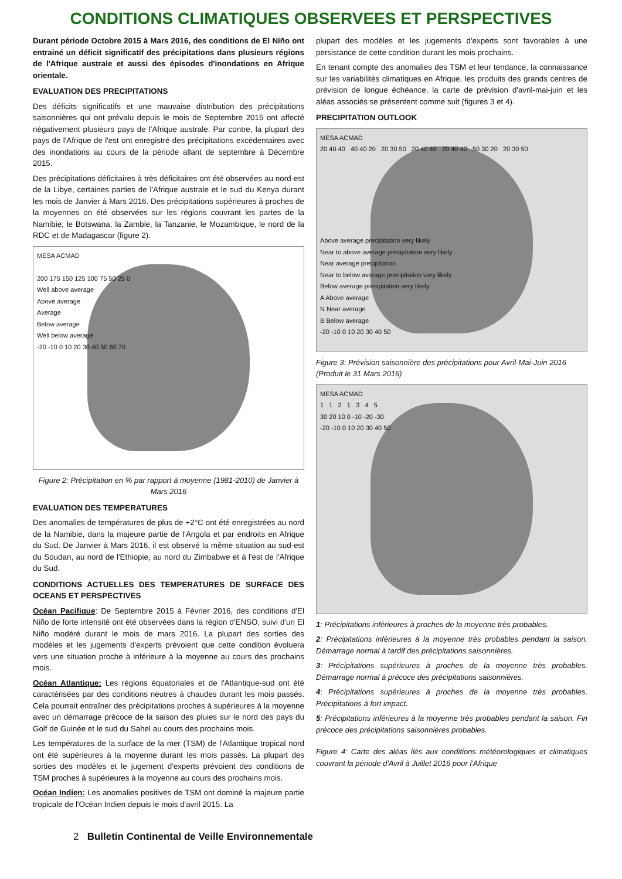CONDITIONS CLIMATIQUES OBSERVEES ET PERSPECTIVES
Durant période Octobre 2015 à Mars 2016, des conditions de El Niño ont entrainé un déficit significatif des précipitations dans plusieurs régions de l'Afrique australe et aussi des épisodes d'inondations en Afrique orientale.
EVALUATION DES PRECIPITATIONS
Des déficits significatifs et une mauvaise distribution des précipitations saisonnières qui ont prévalu depuis le mois de Septembre 2015 ont affecté négativement plusieurs pays de l'Afrique australe. Par contre, la plupart des pays de l'Afrique de l'est ont enregistré des précipitations excédentaires avec des inondations au cours de la période allant de septembre à Décembre 2015.
Des précipitations déficitaires à très déficitaires ont été observées au nord-est de la Libye, certaines parties de l'Afrique australe et le sud du Kenya durant les mois de Janvier à Mars 2016. Des précipitations supérieures à proches de la moyennes on été observées sur les régions couvrant les partes de la Namibie, le Botswana, la Zambie, la Tanzanie, le Mozambique, le nord de la RDC et de Madagascar (figure 2).
MESA ACMAD
200 175 150 125 100 75 50 25 0
Well above average
Above average
Average
Below average
Well below average
-20 -10 0 10 20 30 40 50 60 70
Figure 2: Précipitation en % par rapport à moyenne (1981-2010) de Janvier à Mars 2016
EVALUATION DES TEMPERATURES
Des anomalies de températures de plus de +2°C ont été enregistrées au nord de la Namibie, dans la majeure partie de l'Angola et par endroits en Afrique du Sud. De Janvier à Mars 2016, il est observé la même situation au sud-est du Soudan, au nord de l'Ethiopie, au nord du Zimbabwe et à l'est de l'Afrique du Sud.
CONDITIONS ACTUELLES DES TEMPERATURES DE SURFACE DES OCEANS ET PERSPECTIVES
Océan Pacifique: De Septembre 2015 à Février 2016, des conditions d'El Niño de forte intensité ont été observées dans la région d'ENSO, suivi d'un El Niño modéré durant le mois de mars 2016. La plupart des sorties des modèles et les jugements d'experts prévoient que cette condition évoluera vers une situation proche à inférieure à la moyenne au cours des prochains mois.
Océan Atlantique: Les régions équatoriales et de l'Atlantique-sud ont été caractérisées par des conditions neutres à chaudes durant les mois passés. Cela pourrait entraîner des précipitations proches à supérieures à la moyenne avec un démarrage précoce de la saison des pluies sur le nord des pays du Golf de Guinée et le sud du Sahel au cours des prochains mois.
Les températures de la surface de la mer (TSM) de l'Atlantique tropical nord ont été supérieures à la moyenne durant les mois passés. La plupart des sorties des modèles et le jugement d'experts prévoient des conditions de TSM proches à supérieures à la moyenne au cours des prochains mois.
Océan Indien: Les anomalies positives de TSM ont dominé la majeure partie tropicale de l'Océan Indien depuis le mois d'avril 2015. La
plupart des modèles et les jugements d'experts sont favorables à une persistance de cette condition durant les mois prochains.
En tenant compte des anomalies des TSM et leur tendance, la connaissance sur les variabilités climatiques en Afrique, les produits des grands centres de prévision de longue échéance, la carte de prévision d'avril-mai-juin et les aléas associés se présentent comme suit (figures 3 et 4).
PRECIPITATION OUTLOOK
MESA ACMAD
20 40 40 40 40 20 20 30 50 20 40 40 20 40 40 50 30 20 20 30 50
Above average precipitation very likely
Near to above average precipitation very likely
Near average precipitation
Near to below average precipitation very likely
Below average precipitation very likely
A Above average
N Near average
B Below average
-20 -10 0 10 20 30 40 50
Figure 3: Prévision saisonnière des précipitations pour Avril-Mai-Juin 2016 (Produit le 31 Mars 2016)
MESA ACMAD
1 1 2 1 3 4 5
30 20 10 0 -10 -20 -30
-20 -10 0 10 20 30 40 50
1: Précipitations inférieures à proches de la moyenne très probables.
2: Précipitations inférieures à la moyenne très probables pendant la saison. Démarrage normal à tardif des précipitations saisonnières.
3: Précipitations supérieures à proches de la moyenne très probables. Démarrage normal à précoce des précipitations saisonnières.
4: Précipitations supérieures à proches de la moyenne très probables. Précipitations à fort impact.
5: Précipitations inférieures à la moyenne très probables pendant la saison. Fin précoce des précipitations saisonnières probables.
Figure 4: Carte des aléas liés aux conditions météorologiques et climatiques couvrant la période d'Avril à Juillet 2016 pour l'Afrique
2 Bulletin Continental de Veille Environnementale